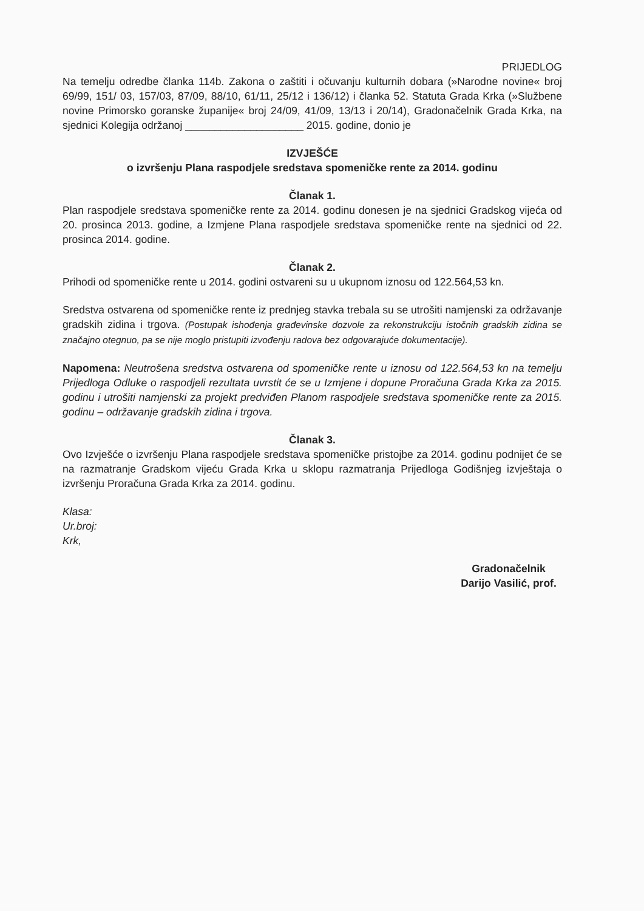PRIJEDLOG
Na temelju odredbe članka 114b. Zakona o zaštiti i očuvanju kulturnih dobara (»Narodne novine« broj 69/99, 151/ 03, 157/03, 87/09, 88/10, 61/11, 25/12 i 136/12) i članka 52. Statuta Grada Krka (»Službene novine Primorsko goranske županije« broj 24/09, 41/09, 13/13 i 20/14), Gradonačelnik Grada Krka, na sjednici Kolegija održanoj ____________________ 2015. godine, donio je
IZVJEŠĆE
o izvršenju Plana raspodjele sredstava spomeničke rente za 2014. godinu
Članak 1.
Plan raspodjele sredstava spomeničke rente za 2014. godinu donesen je na sjednici Gradskog vijeća od 20. prosinca 2013. godine, a Izmjene Plana raspodjele sredstava spomeničke rente na sjednici od 22. prosinca 2014. godine.
Članak 2.
Prihodi od spomeničke rente u 2014. godini ostvareni su u ukupnom iznosu od 122.564,53 kn.
Sredstva ostvarena od spomeničke rente iz prednjeg stavka trebala su se utrošiti namjenski za održavanje gradskih zidina i trgova. (Postupak ishođenja građevinske dozvole za rekonstrukciju istočnih gradskih zidina se značajno otegnuo, pa se nije moglo pristupiti izvođenju radova bez odgovarajuće dokumentacije).
Napomena: Neutrošena sredstva ostvarena od spomeničke rente u iznosu od 122.564,53 kn na temelju Prijedloga Odluke o raspodjeli rezultata uvrstit će se u Izmjene i dopune Proračuna Grada Krka za 2015. godinu i utrošiti namjenski za projekt predviđen Planom raspodjele sredstava spomeničke rente za 2015. godinu – održavanje gradskih zidina i trgova.
Članak 3.
Ovo Izvješće o izvršenju Plana raspodjele sredstava spomeničke pristojbe za 2014. godinu podnijet će se na razmatranje Gradskom vijeću Grada Krka u sklopu razmatranja Prijedloga Godišnjeg izvještaja o izvršenju Proračuna Grada Krka za 2014. godinu.
Klasa:
Ur.broj:
Krk,
Gradonačelnik
Darijo Vasilić, prof.